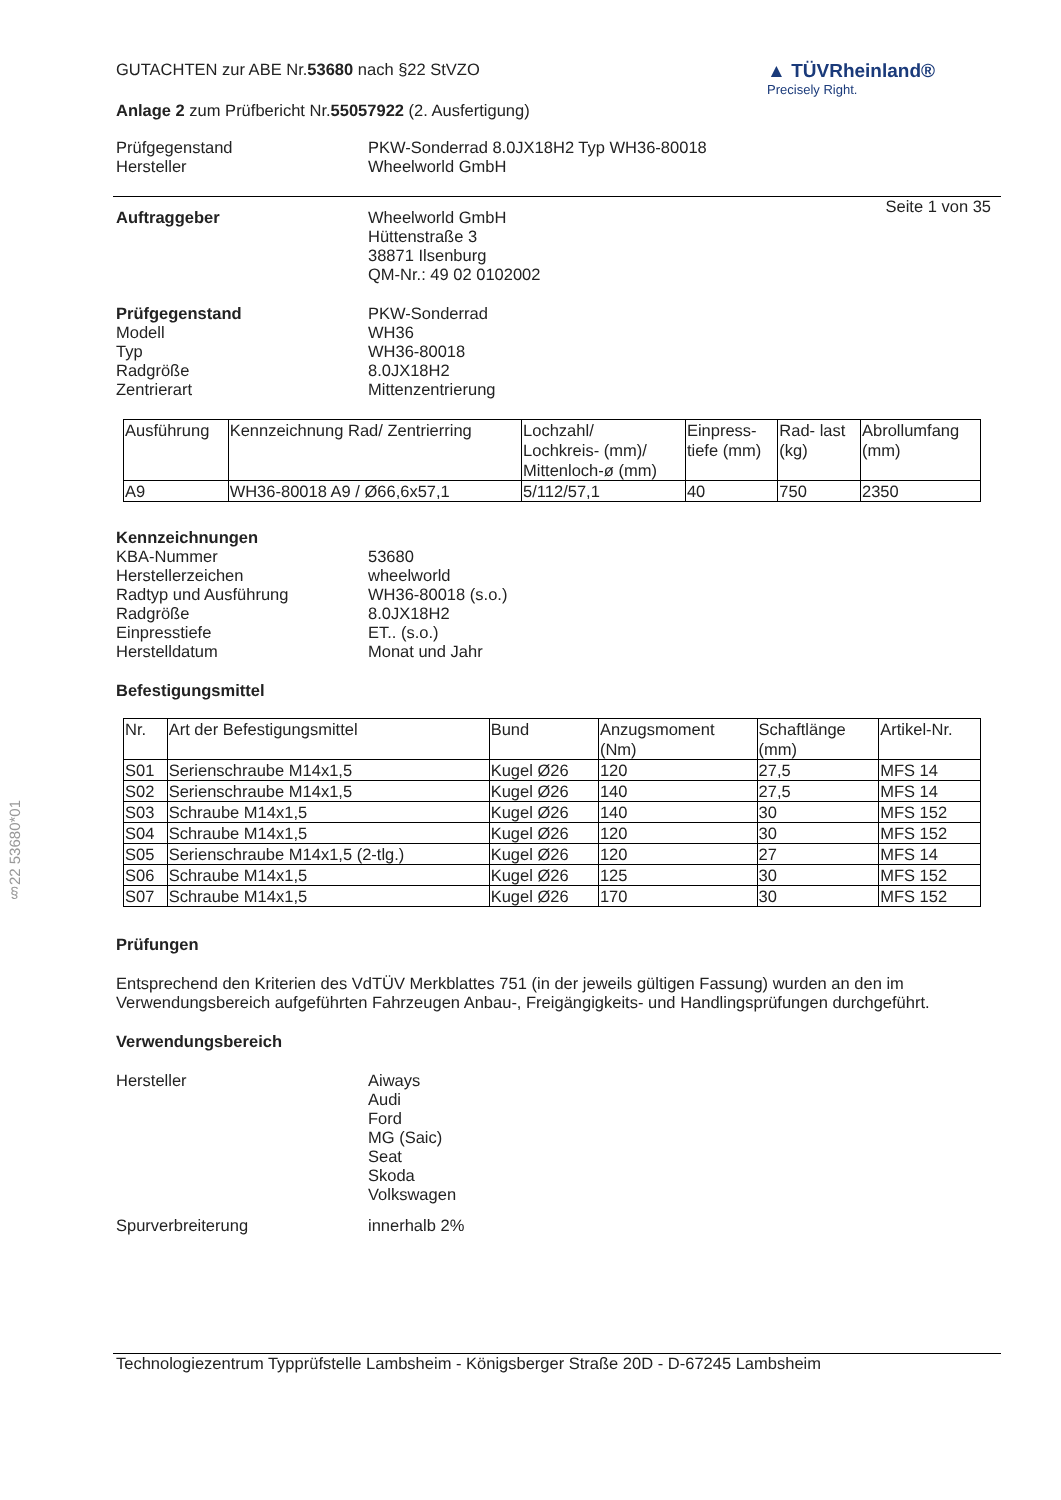§22 53680*01
GUTACHTEN zur ABE Nr.53680 nach §22 StVZO
Anlage 2 zum Prüfbericht Nr.55057922 (2. Ausfertigung)
▲ TÜVRheinland®
Precisely Right.
Prüfgegenstand PKW-Sonderrad 8.0JX18H2 Typ WH36-80018
Hersteller Wheelworld GmbH
Seite 1 von 35
Auftraggeber Wheelworld GmbH
Hüttenstraße 3
38871 Ilsenburg
QM-Nr.: 49 02 0102002
Prüfgegenstand
Modell
Typ
Radgröße
Zentrierart
PKW-Sonderrad
WH36
WH36-80018
8.0JX18H2
Mittenzentrierung
| Ausführung | Kennzeichnung Rad/ Zentrierring | Lochzahl/ Lochkreis- (mm)/ Mittenloch-ø (mm) | Einpress- tiefe (mm) | Rad- last (kg) | Abrollumfang (mm) |
| A9 | WH36-80018 A9 / Ø66,6x57,1 | 5/112/57,1 | 40 | 750 | 2350 |
Kennzeichnungen
KBA-Nummer
Herstellerzeichen
Radtyp und Ausführung
Radgröße
Einpresstiefe
Herstelldatum
53680
wheelworld
WH36-80018 (s.o.)
8.0JX18H2
ET.. (s.o.)
Monat und Jahr
Befestigungsmittel
| Nr. | Art der Befestigungsmittel | Bund | Anzugsmoment (Nm) | Schaftlänge (mm) | Artikel-Nr. |
| S01 | Serienschraube M14x1,5 | Kugel Ø26 | 120 | 27,5 | MFS 14 |
| S02 | Serienschraube M14x1,5 | Kugel Ø26 | 140 | 27,5 | MFS 14 |
| S03 | Schraube M14x1,5 | Kugel Ø26 | 140 | 30 | MFS 152 |
| S04 | Schraube M14x1,5 | Kugel Ø26 | 120 | 30 | MFS 152 |
| S05 | Serienschraube M14x1,5 (2-tlg.) | Kugel Ø26 | 120 | 27 | MFS 14 |
| S06 | Schraube M14x1,5 | Kugel Ø26 | 125 | 30 | MFS 152 |
| S07 | Schraube M14x1,5 | Kugel Ø26 | 170 | 30 | MFS 152 |
Prüfungen
Entsprechend den Kriterien des VdTÜV Merkblattes 751 (in der jeweils gültigen Fassung) wurden an den im Verwendungsbereich aufgeführten Fahrzeugen Anbau-, Freigängigkeits- und Handlingsprüfungen durchgeführt.
Verwendungsbereich
Hersteller Aiways
Audi
Ford
MG (Saic)
Seat
Skoda
Volkswagen
Spurverbreiterung innerhalb 2%
Technologiezentrum Typprüfstelle Lambsheim - Königsberger Straße 20D - D-67245 Lambsheim